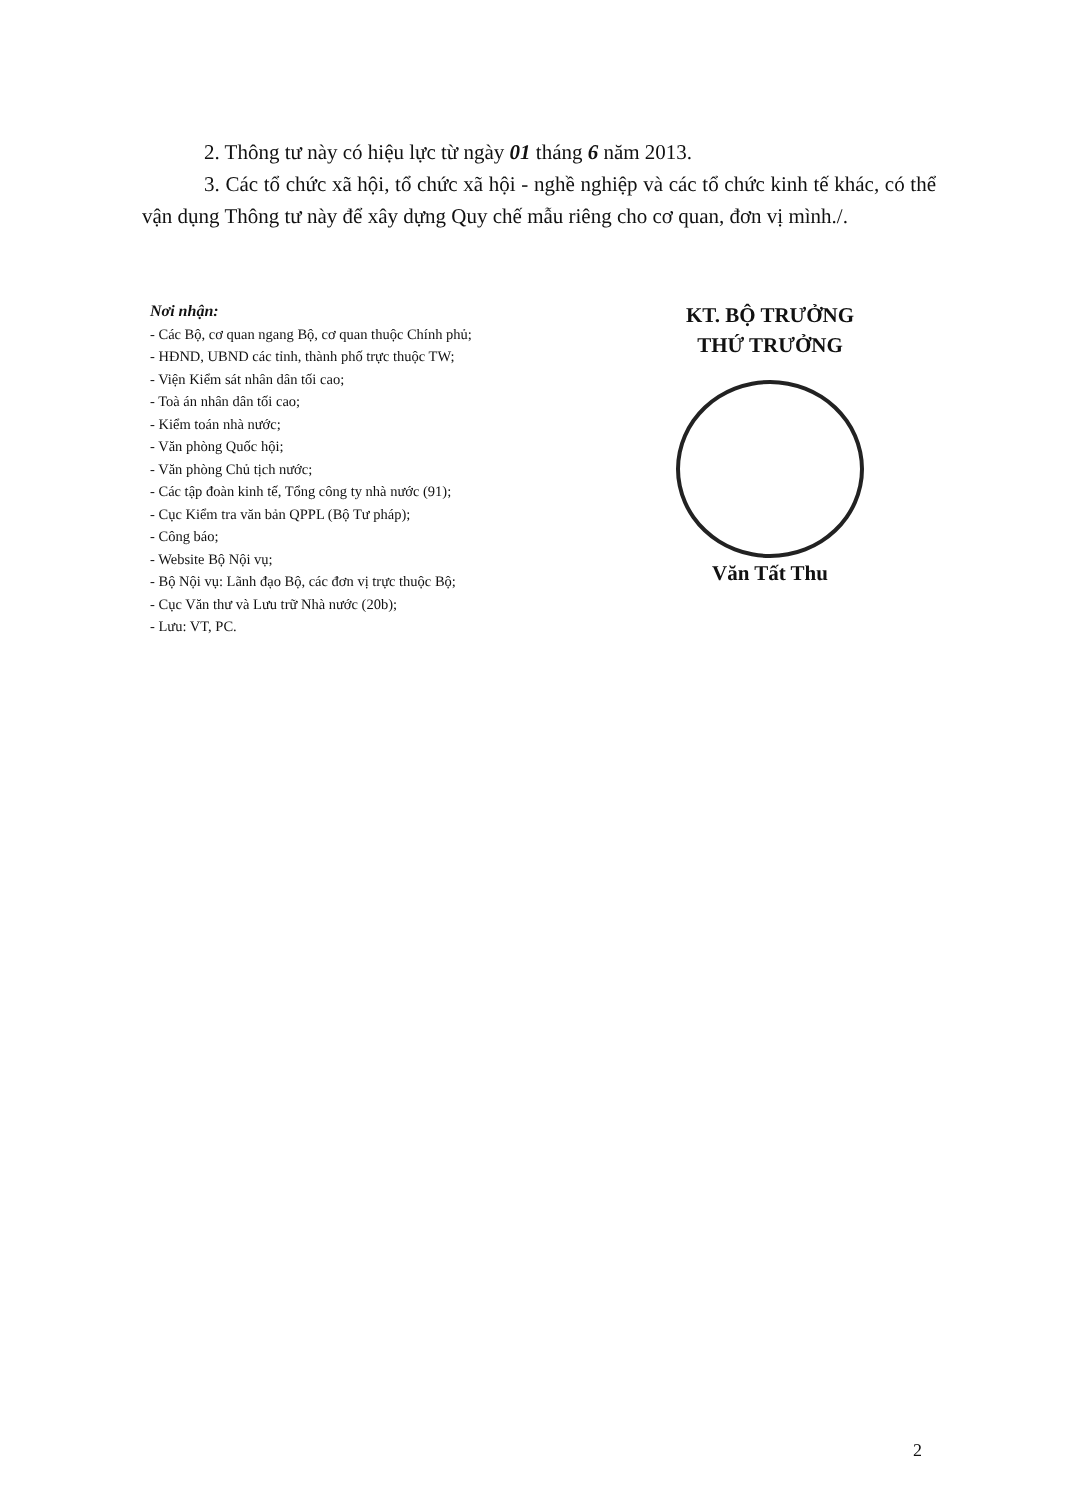2. Thông tư này có hiệu lực từ ngày 01 tháng 6 năm 2013.
3. Các tổ chức xã hội, tổ chức xã hội - nghề nghiệp và các tổ chức kinh tế khác, có thể vận dụng Thông tư này để xây dựng Quy chế mẫu riêng cho cơ quan, đơn vị mình./.
Nơi nhận:
- Các Bộ, cơ quan ngang Bộ, cơ quan thuộc Chính phủ;
- HĐND, UBND các tỉnh, thành phố trực thuộc TW;
- Viện Kiểm sát nhân dân tối cao;
- Toà án nhân dân tối cao;
- Kiểm toán nhà nước;
- Văn phòng Quốc hội;
- Văn phòng Chủ tịch nước;
- Các tập đoàn kinh tế, Tổng công ty nhà nước (91);
- Cục Kiểm tra văn bản QPPL (Bộ Tư pháp);
- Công báo;
- Website Bộ Nội vụ;
- Bộ Nội vụ: Lãnh đạo Bộ, các đơn vị trực thuộc Bộ;
- Cục Văn thư và Lưu trữ Nhà nước (20b);
- Lưu: VT, PC.
KT. BỘ TRƯỞNG
THỨ TRƯỞNG
Văn Tất Thu
2